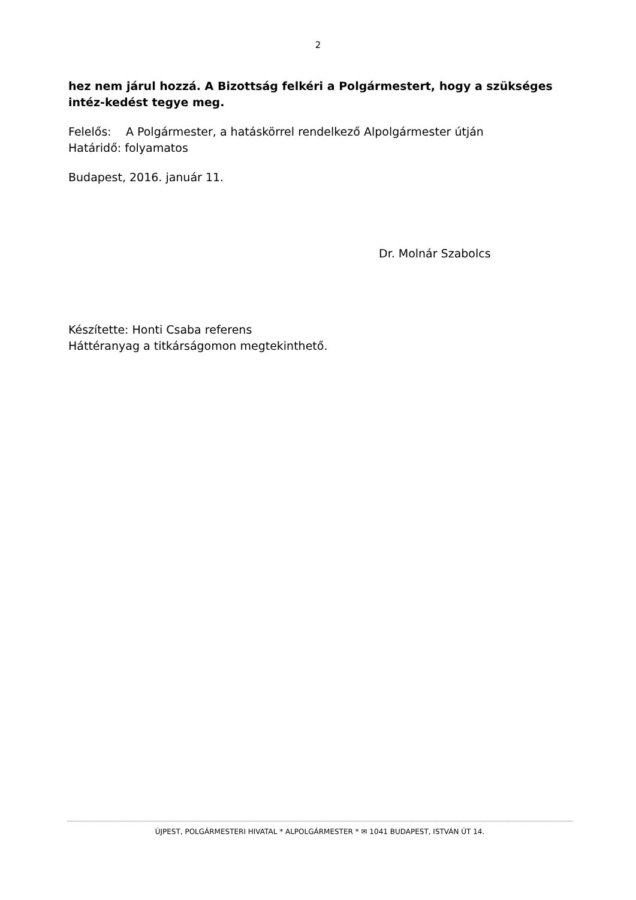2
hez nem járul hozzá. A Bizottság felkéri a Polgármestert, hogy a szükséges intéz-kedést tegye meg.
Felelős: A Polgármester, a hatáskörrel rendelkező Alpolgármester útján
Határidő: folyamatos
Budapest, 2016. január 11.
Dr. Molnár Szabolcs
Készítette: Honti Csaba referens
Háttéranyag a titkárságomon megtekinthető.
ÚJPEST, POLGÁRMESTERI HIVATAL * ALPOLGÁRMESTER * ✉ 1041 BUDAPEST, ISTVÁN ÚT 14.